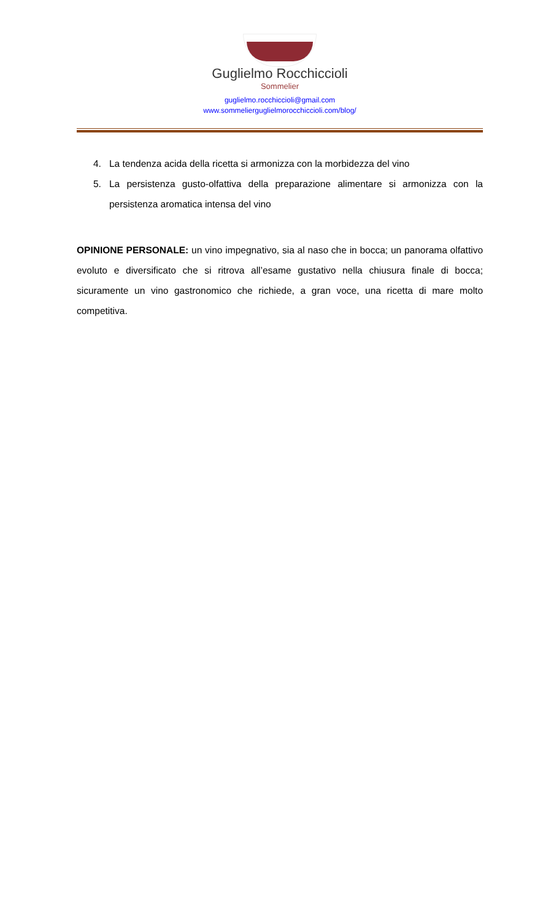Guglielmo Rocchiccioli
Sommelier
guglielmo.rocchiccioli@gmail.com
www.sommelierguglielmorocchiccioli.com/blog/
4. La tendenza acida della ricetta si armonizza con la morbidezza del vino
5. La persistenza gusto-olfattiva della preparazione alimentare si armonizza con la persistenza aromatica intensa del vino
OPINIONE PERSONALE: un vino impegnativo, sia al naso che in bocca; un panorama olfattivo evoluto e diversificato che si ritrova all’esame gustativo nella chiusura finale di bocca; sicuramente un vino gastronomico che richiede, a gran voce, una ricetta di mare molto competitiva.